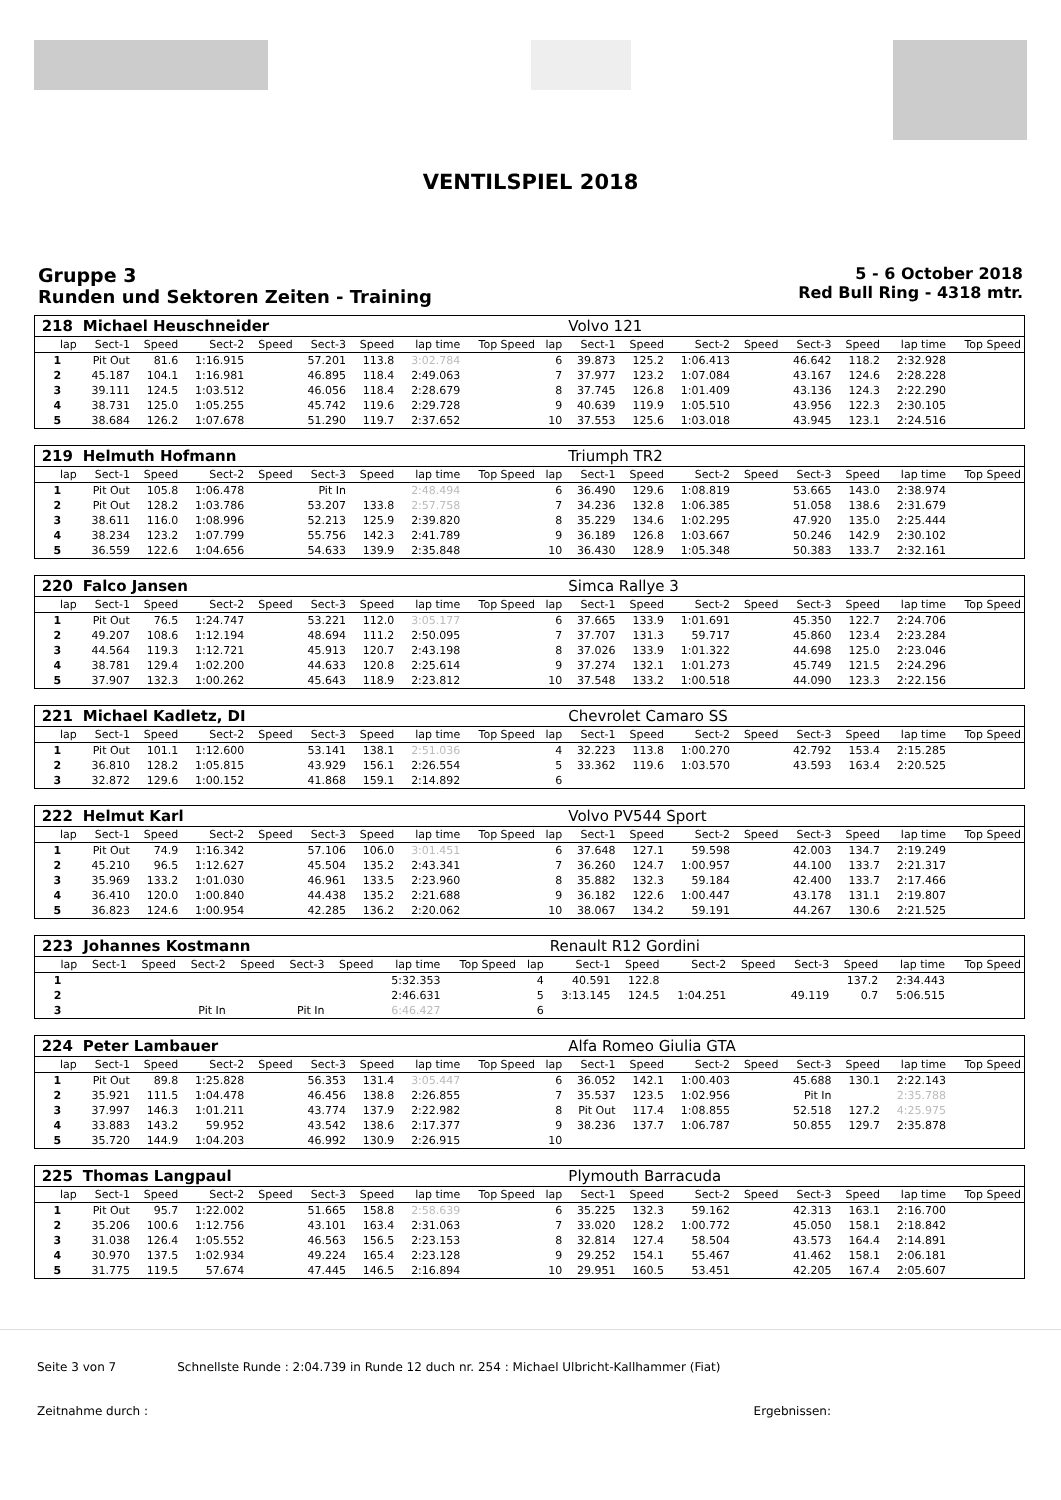VENTILSPIEL 2018
Gruppe 3
Runden und Sektoren Zeiten - Training
5 - 6 October 2018
Red Bull Ring - 4318 mtr.
| 218 | Michael Heuschneider | | | | | | | | | Volvo 121 | | | | | | | |
| lap | Sect-1 | Speed | Sect-2 | Speed | Sect-3 | Speed | lap time | Top Speed | lap | Sect-1 | Speed | Sect-2 | Speed | Sect-3 | Speed | lap time | Top Speed |
| 1 | Pit Out | 81.6 | 1:16.915 | | 57.201 | 113.8 | 3:02.784 | | 6 | 39.873 | 125.2 | 1:06.413 | | 46.642 | 118.2 | 2:32.928 | |
| 2 | 45.187 | 104.1 | 1:16.981 | | 46.895 | 118.4 | 2:49.063 | | 7 | 37.977 | 123.2 | 1:07.084 | | 43.167 | 124.6 | 2:28.228 | |
| 3 | 39.111 | 124.5 | 1:03.512 | | 46.056 | 118.4 | 2:28.679 | | 8 | 37.745 | 126.8 | 1:01.409 | | 43.136 | 124.3 | 2:22.290 | |
| 4 | 38.731 | 125.0 | 1:05.255 | | 45.742 | 119.6 | 2:29.728 | | 9 | 40.639 | 119.9 | 1:05.510 | | 43.956 | 122.3 | 2:30.105 | |
| 5 | 38.684 | 126.2 | 1:07.678 | | 51.290 | 119.7 | 2:37.652 | | 10 | 37.553 | 125.6 | 1:03.018 | | 43.945 | 123.1 | 2:24.516 | |
| 219 | Helmuth Hofmann | | | | | | | | | Triumph TR2 | | | | | | | |
| lap | Sect-1 | Speed | Sect-2 | Speed | Sect-3 | Speed | lap time | Top Speed | lap | Sect-1 | Speed | Sect-2 | Speed | Sect-3 | Speed | lap time | Top Speed |
| 1 | Pit Out | 105.8 | 1:06.478 | | Pit In | | 2:48.494 | | 6 | 36.490 | 129.6 | 1:08.819 | | 53.665 | 143.0 | 2:38.974 | |
| 2 | Pit Out | 128.2 | 1:03.786 | | 53.207 | 133.8 | 2:57.758 | | 7 | 34.236 | 132.8 | 1:06.385 | | 51.058 | 138.6 | 2:31.679 | |
| 3 | 38.611 | 116.0 | 1:08.996 | | 52.213 | 125.9 | 2:39.820 | | 8 | 35.229 | 134.6 | 1:02.295 | | 47.920 | 135.0 | 2:25.444 | |
| 4 | 38.234 | 123.2 | 1:07.799 | | 55.756 | 142.3 | 2:41.789 | | 9 | 36.189 | 126.8 | 1:03.667 | | 50.246 | 142.9 | 2:30.102 | |
| 5 | 36.559 | 122.6 | 1:04.656 | | 54.633 | 139.9 | 2:35.848 | | 10 | 36.430 | 128.9 | 1:05.348 | | 50.383 | 133.7 | 2:32.161 | |
| 220 | Falco Jansen | | | | | | | | | Simca Rallye 3 | | | | | | | |
| lap | Sect-1 | Speed | Sect-2 | Speed | Sect-3 | Speed | lap time | Top Speed | lap | Sect-1 | Speed | Sect-2 | Speed | Sect-3 | Speed | lap time | Top Speed |
| 1 | Pit Out | 76.5 | 1:24.747 | | 53.221 | 112.0 | 3:05.177 | | 6 | 37.665 | 133.9 | 1:01.691 | | 45.350 | 122.7 | 2:24.706 | |
| 2 | 49.207 | 108.6 | 1:12.194 | | 48.694 | 111.2 | 2:50.095 | | 7 | 37.707 | 131.3 | 59.717 | | 45.860 | 123.4 | 2:23.284 | |
| 3 | 44.564 | 119.3 | 1:12.721 | | 45.913 | 120.7 | 2:43.198 | | 8 | 37.026 | 133.9 | 1:01.322 | | 44.698 | 125.0 | 2:23.046 | |
| 4 | 38.781 | 129.4 | 1:02.200 | | 44.633 | 120.8 | 2:25.614 | | 9 | 37.274 | 132.1 | 1:01.273 | | 45.749 | 121.5 | 2:24.296 | |
| 5 | 37.907 | 132.3 | 1:00.262 | | 45.643 | 118.9 | 2:23.812 | | 10 | 37.548 | 133.2 | 1:00.518 | | 44.090 | 123.3 | 2:22.156 | |
| 221 | Michael Kadletz, DI | | | | | | | | | Chevrolet Camaro SS | | | | | | | |
| lap | Sect-1 | Speed | Sect-2 | Speed | Sect-3 | Speed | lap time | Top Speed | lap | Sect-1 | Speed | Sect-2 | Speed | Sect-3 | Speed | lap time | Top Speed |
| 1 | Pit Out | 101.1 | 1:12.600 | | 53.141 | 138.1 | 2:51.036 | | 4 | 32.223 | 113.8 | 1:00.270 | | 42.792 | 153.4 | 2:15.285 | |
| 2 | 36.810 | 128.2 | 1:05.815 | | 43.929 | 156.1 | 2:26.554 | | 5 | 33.362 | 119.6 | 1:03.570 | | 43.593 | 163.4 | 2:20.525 | |
| 3 | 32.872 | 129.6 | 1:00.152 | | 41.868 | 159.1 | 2:14.892 | | 6 | | | | | | | | |
| 222 | Helmut Karl | | | | | | | | | Volvo PV544 Sport | | | | | | | |
| lap | Sect-1 | Speed | Sect-2 | Speed | Sect-3 | Speed | lap time | Top Speed | lap | Sect-1 | Speed | Sect-2 | Speed | Sect-3 | Speed | lap time | Top Speed |
| 1 | Pit Out | 74.9 | 1:16.342 | | 57.106 | 106.0 | 3:01.451 | | 6 | 37.648 | 127.1 | 59.598 | | 42.003 | 134.7 | 2:19.249 | |
| 2 | 45.210 | 96.5 | 1:12.627 | | 45.504 | 135.2 | 2:43.341 | | 7 | 36.260 | 124.7 | 1:00.957 | | 44.100 | 133.7 | 2:21.317 | |
| 3 | 35.969 | 133.2 | 1:01.030 | | 46.961 | 133.5 | 2:23.960 | | 8 | 35.882 | 132.3 | 59.184 | | 42.400 | 133.7 | 2:17.466 | |
| 4 | 36.410 | 120.0 | 1:00.840 | | 44.438 | 135.2 | 2:21.688 | | 9 | 36.182 | 122.6 | 1:00.447 | | 43.178 | 131.1 | 2:19.807 | |
| 5 | 36.823 | 124.6 | 1:00.954 | | 42.285 | 136.2 | 2:20.062 | | 10 | 38.067 | 134.2 | 59.191 | | 44.267 | 130.6 | 2:21.525 | |
| 223 | Johannes Kostmann | | | | | | | | | Renault R12 Gordini | | | | | | | |
| lap | Sect-1 | Speed | Sect-2 | Speed | Sect-3 | Speed | lap time | Top Speed | lap | Sect-1 | Speed | Sect-2 | Speed | Sect-3 | Speed | lap time | Top Speed |
| 1 | | | | | | | 5:32.353 | | 4 | 40.591 | 122.8 | | | | 137.2 | 2:34.443 | |
| 2 | | | | | | | 2:46.631 | | 5 | 3:13.145 | 124.5 | 1:04.251 | | 49.119 | 0.7 | 5:06.515 | |
| 3 | | | Pit In | | Pit In | | 6:46.427 | | 6 | | | | | | | | |
| 224 | Peter Lambauer | | | | | | | | | Alfa Romeo Giulia GTA | | | | | | | |
| lap | Sect-1 | Speed | Sect-2 | Speed | Sect-3 | Speed | lap time | Top Speed | lap | Sect-1 | Speed | Sect-2 | Speed | Sect-3 | Speed | lap time | Top Speed |
| 1 | Pit Out | 89.8 | 1:25.828 | | 56.353 | 131.4 | 3:05.447 | | 6 | 36.052 | 142.1 | 1:00.403 | | 45.688 | 130.1 | 2:22.143 | |
| 2 | 35.921 | 111.5 | 1:04.478 | | 46.456 | 138.8 | 2:26.855 | | 7 | 35.537 | 123.5 | 1:02.956 | | Pit In | | 2:35.788 | |
| 3 | 37.997 | 146.3 | 1:01.211 | | 43.774 | 137.9 | 2:22.982 | | 8 | Pit Out | 117.4 | 1:08.855 | | 52.518 | 127.2 | 4:25.975 | |
| 4 | 33.883 | 143.2 | 59.952 | | 43.542 | 138.6 | 2:17.377 | | 9 | 38.236 | 137.7 | 1:06.787 | | 50.855 | 129.7 | 2:35.878 | |
| 5 | 35.720 | 144.9 | 1:04.203 | | 46.992 | 130.9 | 2:26.915 | | 10 | | | | | | | | |
| 225 | Thomas Langpaul | | | | | | | | | Plymouth Barracuda | | | | | | | |
| lap | Sect-1 | Speed | Sect-2 | Speed | Sect-3 | Speed | lap time | Top Speed | lap | Sect-1 | Speed | Sect-2 | Speed | Sect-3 | Speed | lap time | Top Speed |
| 1 | Pit Out | 95.7 | 1:22.002 | | 51.665 | 158.8 | 2:58.639 | | 6 | 35.225 | 132.3 | 59.162 | | 42.313 | 163.1 | 2:16.700 | |
| 2 | 35.206 | 100.6 | 1:12.756 | | 43.101 | 163.4 | 2:31.063 | | 7 | 33.020 | 128.2 | 1:00.772 | | 45.050 | 158.1 | 2:18.842 | |
| 3 | 31.038 | 126.4 | 1:05.552 | | 46.563 | 156.5 | 2:23.153 | | 8 | 32.814 | 127.4 | 58.504 | | 43.573 | 164.4 | 2:14.891 | |
| 4 | 30.970 | 137.5 | 1:02.934 | | 49.224 | 165.4 | 2:23.128 | | 9 | 29.252 | 154.1 | 55.467 | | 41.462 | 158.1 | 2:06.181 | |
| 5 | 31.775 | 119.5 | 57.674 | | 47.445 | 146.5 | 2:16.894 | | 10 | 29.951 | 160.5 | 53.451 | | 42.205 | 167.4 | 2:05.607 | |
Seite 3 von 7 Schnellste Runde : 2:04.739 in Runde 12 duch nr. 254 : Michael Ulbricht-Kallhammer (Fiat)
Zeitnahme durch : Ergebnissen: